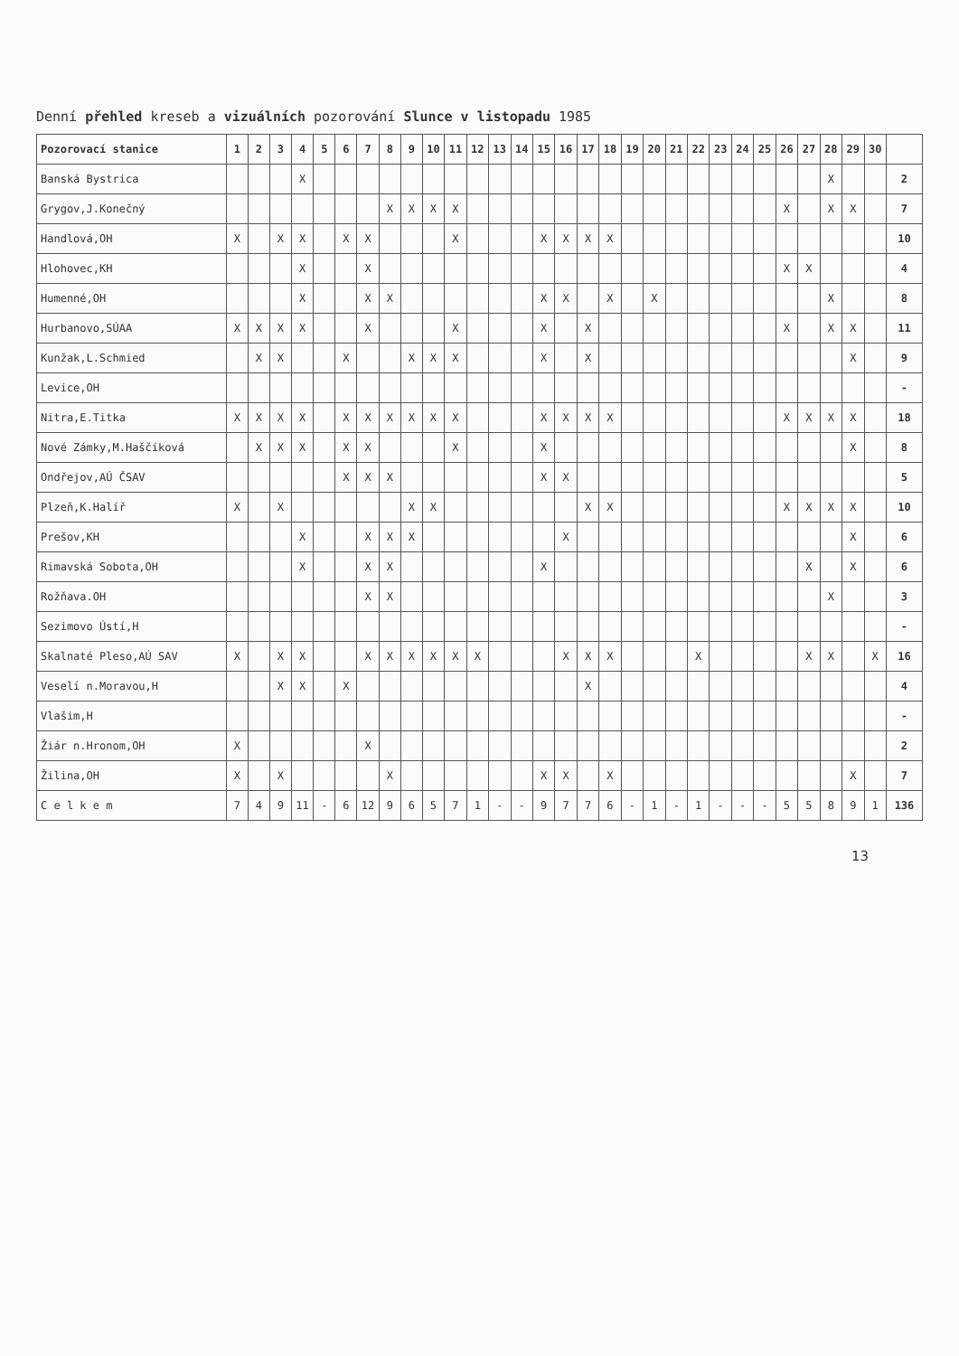Denní přehled kreseb a vizuálních pozorování Slunce v listopadu 1985
| Pozorovací stanice | 1 | 2 | 3 | 4 | 5 | 6 | 7 | 8 | 9 | 10 | 11 | 12 | 13 | 14 | 15 | 16 | 17 | 18 | 19 | 20 | 21 | 22 | 23 | 24 | 25 | 26 | 27 | 28 | 29 | 30 | |
| --- | --- | --- | --- | --- | --- | --- | --- | --- | --- | --- | --- | --- | --- | --- | --- | --- | --- | --- | --- | --- | --- | --- | --- | --- | --- | --- | --- | --- | --- | --- | --- |
| Banská Bystrica | | | | X | | | | | | | | | | | | | | | | | | | | | | | | X | | | 2 |
| Grygov,J.Konečný | | | | | | | | X | X | X | X | | | | | | | | | | | | | | | X | | X | X | | 7 |
| Handlová,OH | X | | X | X | | X | X | | | | X | | | | X | X | X | X | | | | | | | | | | | | | 10 |
| Hlohovec,KH | | | | X | | | X | | | | | | | | | | | | | | | | | | | X | X | | | | 4 |
| Humenné,OH | | | | X | | | X | X | | | | | | | X | X | | X | | X | | | | | | | | X | | | 8 |
| Hurbanovo,SÚAA | X | X | X | X | | | X | | | | X | | | | X | | X | | | | | | | | | X | | X | X | | 11 |
| Kunžak,L.Schmied | | X | X | | | X | | | X | X | X | | | | X | | X | | | | | | | | | | | | X | | 9 |
| Levice,OH | | | | | | | | | | | | | | | | | | | | | | | | | | | | | | | - |
| Nitra,E.Titka | X | X | X | X | | X | X | X | X | X | X | | | | X | X | X | X | | | | | | | | X | X | X | X | | 18 |
| Nové Zámky,M.Haščíková | | X | X | X | | X | X | | | | X | | | | X | | | | | | | | | | | | | | X | | 8 |
| Ondřejov,AÚ ČSAV | | | | | | X | X | X | | | | | | | X | X | | | | | | | | | | | | | | | 5 |
| Plzeň,K.Halíř | X | | X | | | | | | X | X | | | | | | | X | X | | | | | | | | X | X | X | X | | 10 |
| Prešov,KH | | | | X | | | X | X | X | | | | | | | X | | | | | | | | | | | | | X | | 6 |
| Rimavská Sobota,OH | | | | X | | | X | X | | | | | | | X | | | | | | | | | | | | X | | X | | 6 |
| Rožňava.OH | | | | | | | X | X | | | | | | | | | | | | | | | | | | | | X | | | 3 |
| Sezimovo Ústí,H | | | | | | | | | | | | | | | | | | | | | | | | | | | | | | | - |
| Skalnaté Pleso,AÚ SAV | X | | X | X | | | X | X | X | X | X | X | | | | X | X | X | | | | X | | | | | X | X | | X | 16 |
| Veselí n.Moravou,H | | | X | X | | X | | | | | | | | | | | X | | | | | | | | | | | | | | 4 |
| Vlašim,H | | | | | | | | | | | | | | | | | | | | | | | | | | | | | | | - |
| Žiár n.Hronom,OH | X | | | | | | X | | | | | | | | | | | | | | | | | | | | | | | | 2 |
| Žilina,OH | X | | X | | | | | X | | | | | | | X | X | | X | | | | | | | | | | | X | | 7 |
| C e l k e m | 7 | 4 | 9 | 11 | - | 6 | 12 | 9 | 6 | 5 | 7 | 1 | - | - | 9 | 7 | 7 | 6 | - | 1 | - | 1 | - | - | - | 5 | 5 | 8 | 9 | 1 | 136 |
13